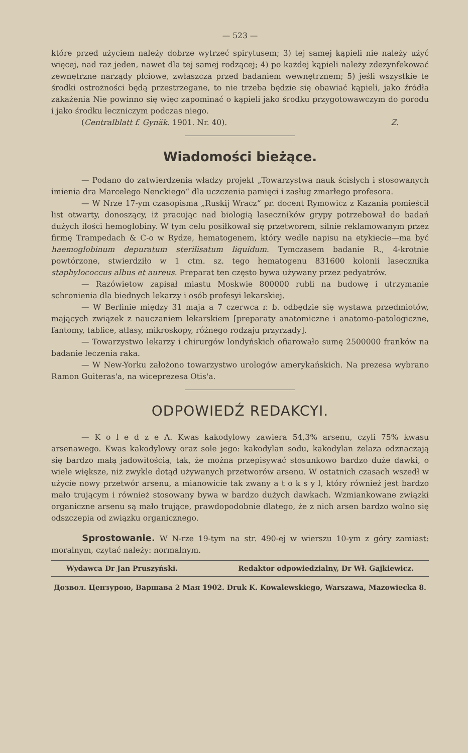— 523 —
które przed użyciem należy dobrze wytrzeć spirytusem; 3) tej samej kąpieli nie należy użyć więcej, nad raz jeden, nawet dla tej samej rodzącej; 4) po każdej kąpieli należy zdezynfekować zewnętrzne narządy płciowe, zwłaszcza przed badaniem wewnętrznem; 5) jeśli wszystkie te środki ostrożności będą przestrzegane, to nie trzeba będzie się obawiać kąpieli, jako źródła zakażenia Nie powinno się więc zapominać o kąpieli jako środku przygotowawczym do porodu i jako środku leczniczym podczas niego.
(Centralblatt f. Gynäk. 1901. Nr. 40). Z.
Wiadomości bieżące.
— Podano do zatwierdzenia władzy projekt „Towarzystwa nauk ścisłych i stosowanych imienia dra Marcelego Nenckiego“ dla uczczenia pamięci i zasług zmarłego profesora.
— W Nrze 17-ym czasopisma „Ruskij Wracz“ pr. docent Rymowicz z Kazania pomieścił list otwarty, donoszący, iż pracując nad biologią laseczników grypy potrzebował do badań dużych ilości hemoglobiny. W tym celu posiłkował się przetworem, silnie reklamowanym przez firmę Trampedach & C-o w Rydze, hematogenem, który wedle napisu na etykiecie—ma być haemoglobinum depuratum sterilisatum liquidum. Tymczasem badanie R., 4-krotnie powtórzone, stwierdziło w 1 ctm. sz. tego hematogenu 831600 kolonii lasecznika staphylococcus albus et aureus. Preparat ten często bywa używany przez pedyatrów.
— Razówietow zapisał miastu Moskwie 800000 rubli na budowę i utrzymanie schronienia dla biednych lekarzy i osób profesyi lekarskiej.
— W Berlinie między 31 maja a 7 czerwca r. b. odbędzie się wystawa przedmiotów, mających związek z nauczaniem lekarskiem [preparaty anatomiczne i anatomo-patologiczne, fantomy, tablice, atlasy, mikroskopy, różnego rodzaju przyrządy].
— Towarzystwo lekarzy i chirurgów londyńskich ofiarowało sumę 2500000 franków na badanie leczenia raka.
— W New-Yorku założono towarzystwo urologów amerykańskich. Na prezesa wybrano Ramon Guiteras'a, na wiceprezesa Otis'a.
ODPOWIEDŹ REDAKCYI.
— K o l e d z e A. Kwas kakodylowy zawiera 54,3% arsenu, czyli 75% kwasu arsenawego. Kwas kakodylowy oraz sole jego: kakodylan sodu, kakodylan żelaza odznaczają się bardzo małą jadowitością, tak, że można przepisywać stosunkowo bardzo duże dawki, o wiele większe, niż zwykle dotąd używanych przetworów arsenu. W ostatnich czasach wszedł w użycie nowy przetwór arsenu, a mianowicie tak zwany a t o k s y l, który również jest bardzo mało trującym i również stosowany bywa w bardzo dużych dawkach. Wzmiankowane związki organiczne arsenu są mało trujące, prawdopodobnie dlatego, że z nich arsen bardzo wolno się odszczepia od związku organicznego.
Sprostowanie. W N-rze 19-tym na str. 490-ej w wierszu 10-ym z góry zamiast: moralnym, czytać należy: normalnym.
Wydawca Dr Jan Pruszyński. Redaktor odpowiedzialny, Dr Wł. Gajkiewicz.
Дозвол. Цензурою, Варшава 2 Мая 1902. Druk K. Kowalewskiego, Warszawa, Mazowiecka 8.